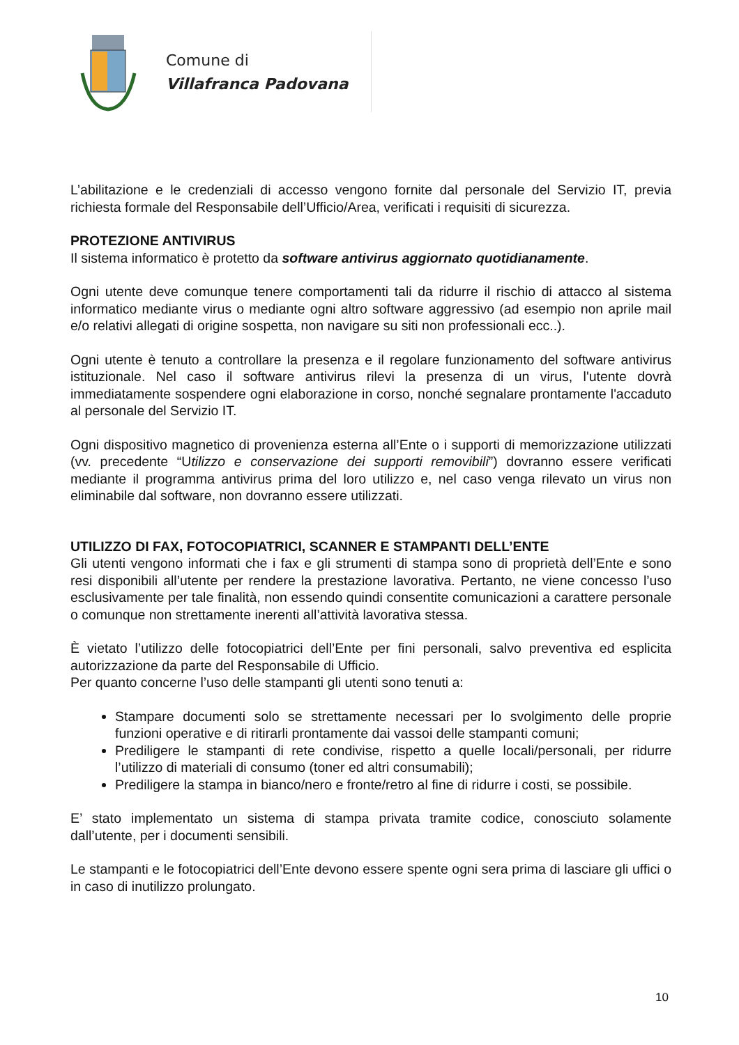Comune di
Villafranca Padovana
L’abilitazione e le credenziali di accesso vengono fornite dal personale del Servizio IT, previa richiesta formale del Responsabile dell’Ufficio/Area, verificati i requisiti di sicurezza.
PROTEZIONE ANTIVIRUS
Il sistema informatico è protetto da software antivirus aggiornato quotidianamente.
Ogni utente deve comunque tenere comportamenti tali da ridurre il rischio di attacco al sistema informatico mediante virus o mediante ogni altro software aggressivo (ad esempio non aprile mail e/o relativi allegati di origine sospetta, non navigare su siti non professionali ecc..).
Ogni utente è tenuto a controllare la presenza e il regolare funzionamento del software antivirus istituzionale. Nel caso il software antivirus rilevi la presenza di un virus, l'utente dovrà immediatamente sospendere ogni elaborazione in corso, nonché segnalare prontamente l'accaduto al personale del Servizio IT.
Ogni dispositivo magnetico di provenienza esterna all’Ente o i supporti di memorizzazione utilizzati (vv. precedente “Utilizzo e conservazione dei supporti removibili”) dovranno essere verificati mediante il programma antivirus prima del loro utilizzo e, nel caso venga rilevato un virus non eliminabile dal software, non dovranno essere utilizzati.
UTILIZZO DI FAX, FOTOCOPIATRICI, SCANNER E STAMPANTI DELL’ENTE
Gli utenti vengono informati che i fax e gli strumenti di stampa sono di proprietà dell’Ente e sono resi disponibili all’utente per rendere la prestazione lavorativa. Pertanto, ne viene concesso l’uso esclusivamente per tale finalità, non essendo quindi consentite comunicazioni a carattere personale o comunque non strettamente inerenti all’attività lavorativa stessa.
È vietato l’utilizzo delle fotocopiatrici dell’Ente per fini personali, salvo preventiva ed esplicita autorizzazione da parte del Responsabile di Ufficio.
Per quanto concerne l’uso delle stampanti gli utenti sono tenuti a:
Stampare documenti solo se strettamente necessari per lo svolgimento delle proprie funzioni operative e di ritirarli prontamente dai vassoi delle stampanti comuni;
Prediligere le stampanti di rete condivise, rispetto a quelle locali/personali, per ridurre l’utilizzo di materiali di consumo (toner ed altri consumabili);
Prediligere la stampa in bianco/nero e fronte/retro al fine di ridurre i costi, se possibile.
E’ stato implementato un sistema di stampa privata tramite codice, conosciuto solamente dall’utente, per i documenti sensibili.
Le stampanti e le fotocopiatrici dell’Ente devono essere spente ogni sera prima di lasciare gli uffici o in caso di inutilizzo prolungato.
10